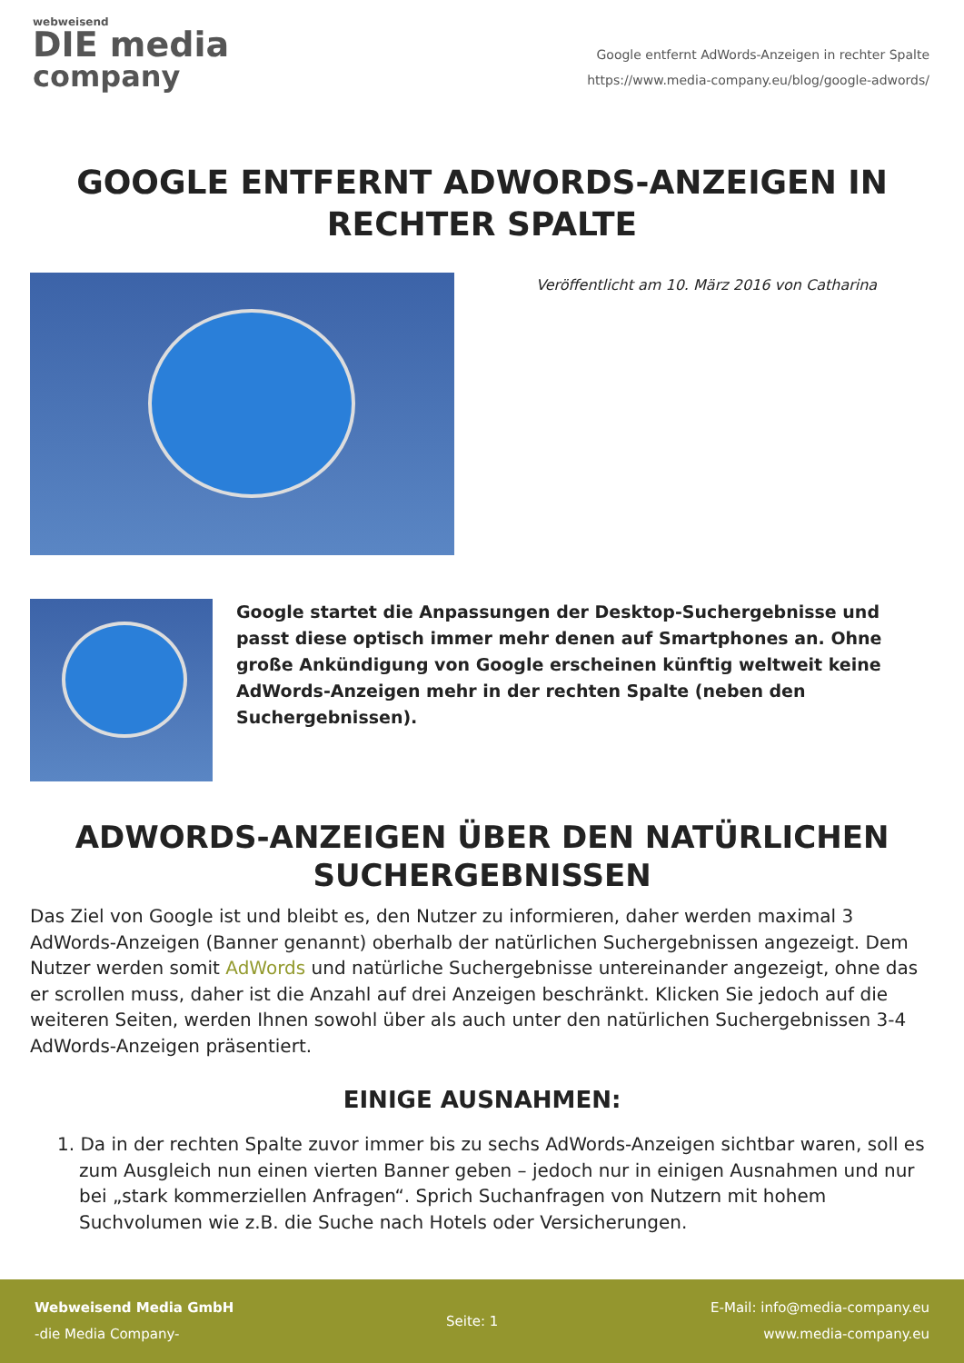webweisend
DIE media
company
Google entfernt AdWords-Anzeigen in rechter Spalte
https://www.media-company.eu/blog/google-adwords/
GOOGLE ENTFERNT ADWORDS-ANZEIGEN IN RECHTER SPALTE
Veröffentlicht am 10. März 2016 von Catharina
Google startet die Anpassungen der Desktop-Suchergebnisse und passt diese optisch immer mehr denen auf Smartphones an. Ohne große Ankündigung von Google erscheinen künftig weltweit keine AdWords-Anzeigen mehr in der rechten Spalte (neben den Suchergebnissen).
ADWORDS-ANZEIGEN ÜBER DEN NATÜRLICHEN SUCHERGEBNISSEN
Das Ziel von Google ist und bleibt es, den Nutzer zu informieren, daher werden maximal 3 AdWords-Anzeigen (Banner genannt) oberhalb der natürlichen Suchergebnissen angezeigt. Dem Nutzer werden somit AdWords und natürliche Suchergebnisse untereinander angezeigt, ohne das er scrollen muss, daher ist die Anzahl auf drei Anzeigen beschränkt. Klicken Sie jedoch auf die weiteren Seiten, werden Ihnen sowohl über als auch unter den natürlichen Suchergebnissen 3-4 AdWords-Anzeigen präsentiert.
EINIGE AUSNAHMEN:
1. Da in der rechten Spalte zuvor immer bis zu sechs AdWords-Anzeigen sichtbar waren, soll es zum Ausgleich nun einen vierten Banner geben – jedoch nur in einigen Ausnahmen und nur bei „stark kommerziellen Anfragen“. Sprich Suchanfragen von Nutzern mit hohem Suchvolumen wie z.B. die Suche nach Hotels oder Versicherungen.
Webweisend Media GmbH
-die Media Company-
Seite: 1
E-Mail: info@media-company.eu
www.media-company.eu